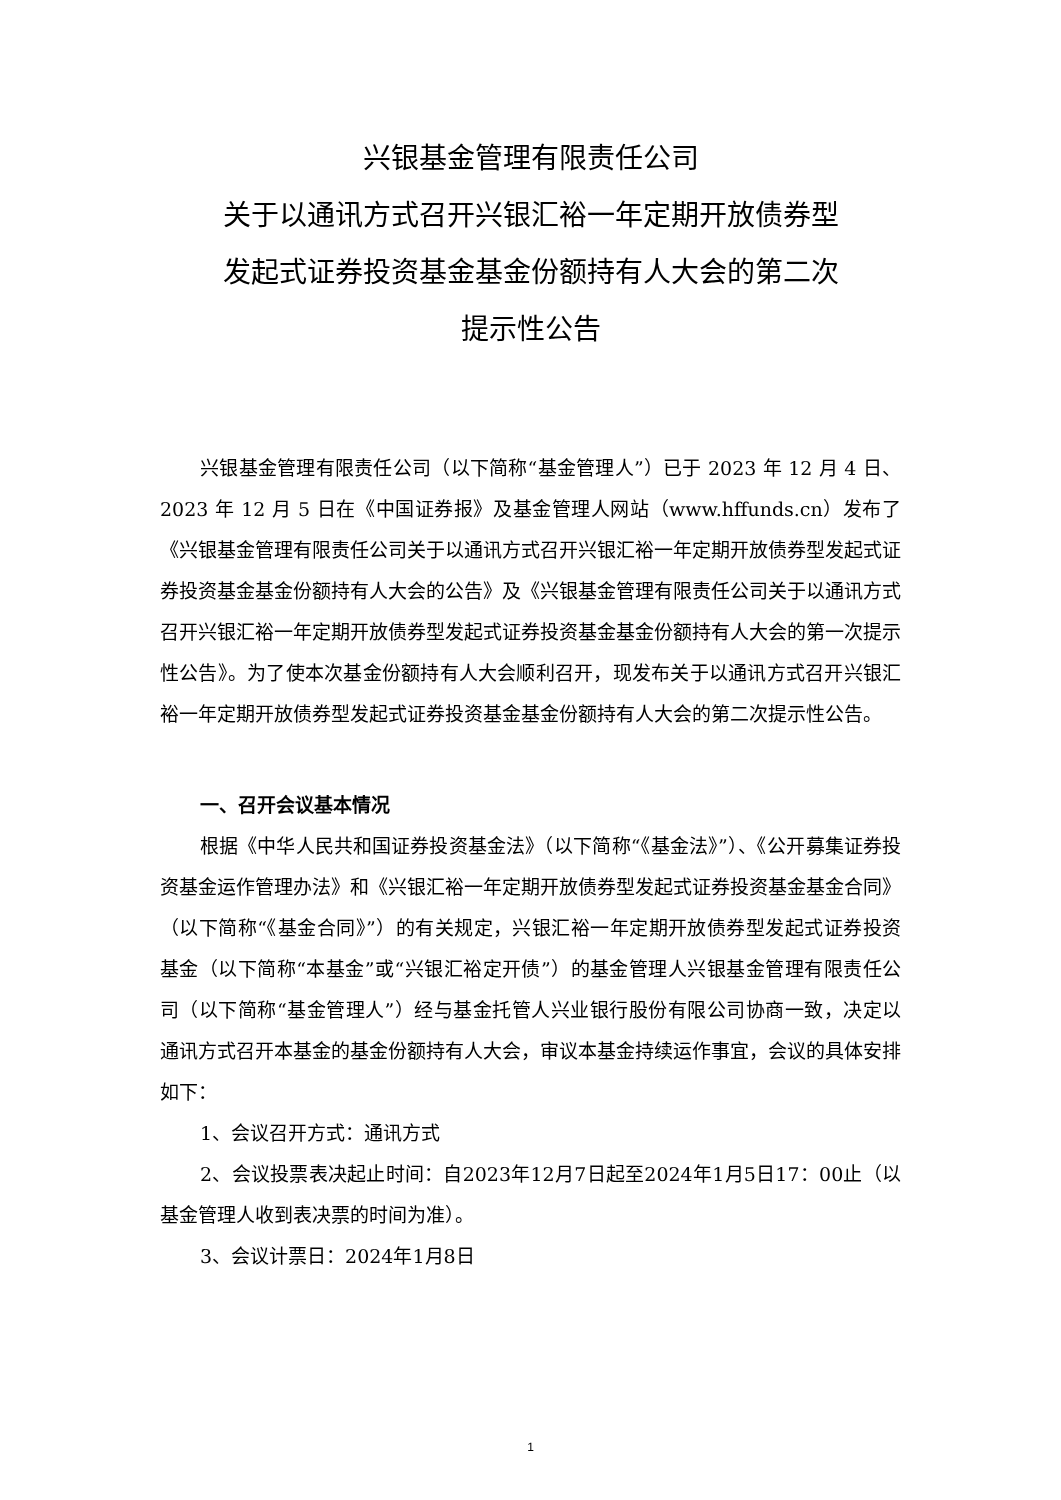兴银基金管理有限责任公司
关于以通讯方式召开兴银汇裕一年定期开放债券型
发起式证券投资基金基金份额持有人大会的第二次
提示性公告
兴银基金管理有限责任公司（以下简称“基金管理人”）已于 2023 年 12 月 4 日、2023 年 12 月 5 日在《中国证券报》及基金管理人网站（www.hffunds.cn）发布了《兴银基金管理有限责任公司关于以通讯方式召开兴银汇裕一年定期开放债券型发起式证券投资基金基金份额持有人大会的公告》及《兴银基金管理有限责任公司关于以通讯方式召开兴银汇裕一年定期开放债券型发起式证券投资基金基金份额持有人大会的第一次提示性公告》。为了使本次基金份额持有人大会顺利召开，现发布关于以通讯方式召开兴银汇裕一年定期开放债券型发起式证券投资基金基金份额持有人大会的第二次提示性公告。
一、召开会议基本情况
根据《中华人民共和国证券投资基金法》（以下简称“《基金法》”）、《公开募集证券投资基金运作管理办法》和《兴银汇裕一年定期开放债券型发起式证券投资基金基金合同》（以下简称“《基金合同》”）的有关规定，兴银汇裕一年定期开放债券型发起式证券投资基金（以下简称“本基金”或“兴银汇裕定开债”）的基金管理人兴银基金管理有限责任公司（以下简称“基金管理人”）经与基金托管人兴业银行股份有限公司协商一致，决定以通讯方式召开本基金的基金份额持有人大会，审议本基金持续运作事宜，会议的具体安排如下：
1、会议召开方式：通讯方式
2、会议投票表决起止时间：自2023年12月7日起至2024年1月5日17：00止（以基金管理人收到表决票的时间为准）。
3、会议计票日：2024年1月8日
1